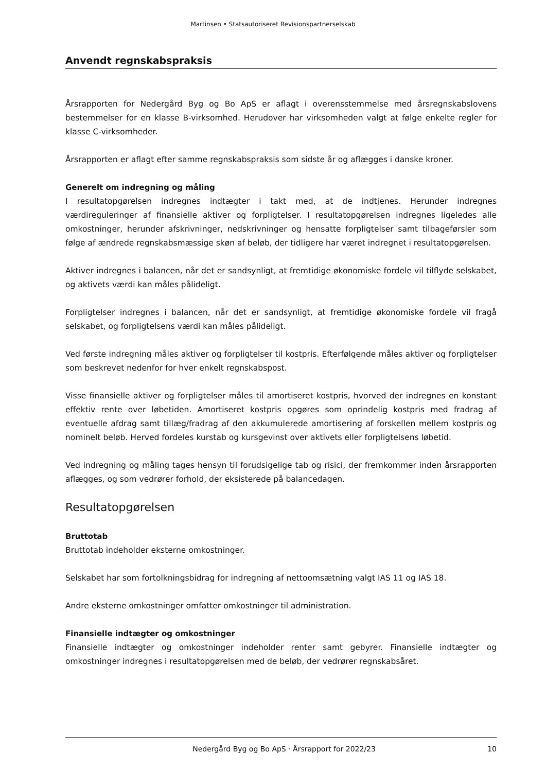Martinsen • Statsautoriseret Revisionspartnerselskab
Anvendt regnskabspraksis
Årsrapporten for Nedergård Byg og Bo ApS er aflagt i overensstemmelse med årsregnskabslovens bestemmelser for en klasse B-virksomhed. Herudover har virksomheden valgt at følge enkelte regler for klasse C-virksomheder.
Årsrapporten er aflagt efter samme regnskabspraksis som sidste år og aflægges i danske kroner.
Generelt om indregning og måling
I resultatopgørelsen indregnes indtægter i takt med, at de indtjenes. Herunder indregnes værdireguleringer af finansielle aktiver og forpligtelser. I resultatopgørelsen indregnes ligeledes alle omkostninger, herunder afskrivninger, nedskrivninger og hensatte forpligtelser samt tilbageførsler som følge af ændrede regnskabsmæssige skøn af beløb, der tidligere har været indregnet i resultatopgørelsen.
Aktiver indregnes i balancen, når det er sandsynligt, at fremtidige økonomiske fordele vil tilflyde selskabet, og aktivets værdi kan måles pålideligt.
Forpligtelser indregnes i balancen, når det er sandsynligt, at fremtidige økonomiske fordele vil fragå selskabet, og forpligtelsens værdi kan måles pålideligt.
Ved første indregning måles aktiver og forpligtelser til kostpris. Efterfølgende måles aktiver og forpligtelser som beskrevet nedenfor for hver enkelt regnskabspost.
Visse finansielle aktiver og forpligtelser måles til amortiseret kostpris, hvorved der indregnes en konstant effektiv rente over løbetiden. Amortiseret kostpris opgøres som oprindelig kostpris med fradrag af eventuelle afdrag samt tillæg/fradrag af den akkumulerede amortisering af forskellen mellem kostpris og nominelt beløb. Herved fordeles kurstab og kursgevinst over aktivets eller forpligtelsens løbetid.
Ved indregning og måling tages hensyn til forudsigelige tab og risici, der fremkommer inden årsrapporten aflægges, og som vedrører forhold, der eksisterede på balancedagen.
Resultatopgørelsen
Bruttotab
Bruttotab indeholder eksterne omkostninger.
Selskabet har som fortolkningsbidrag for indregning af nettoomsætning valgt IAS 11 og IAS 18.
Andre eksterne omkostninger omfatter omkostninger til administration.
Finansielle indtægter og omkostninger
Finansielle indtægter og omkostninger indeholder renter samt gebyrer. Finansielle indtægter og omkostninger indregnes i resultatopgørelsen med de beløb, der vedrører regnskabsåret.
Nedergård Byg og Bo ApS · Årsrapport for 2022/23 10